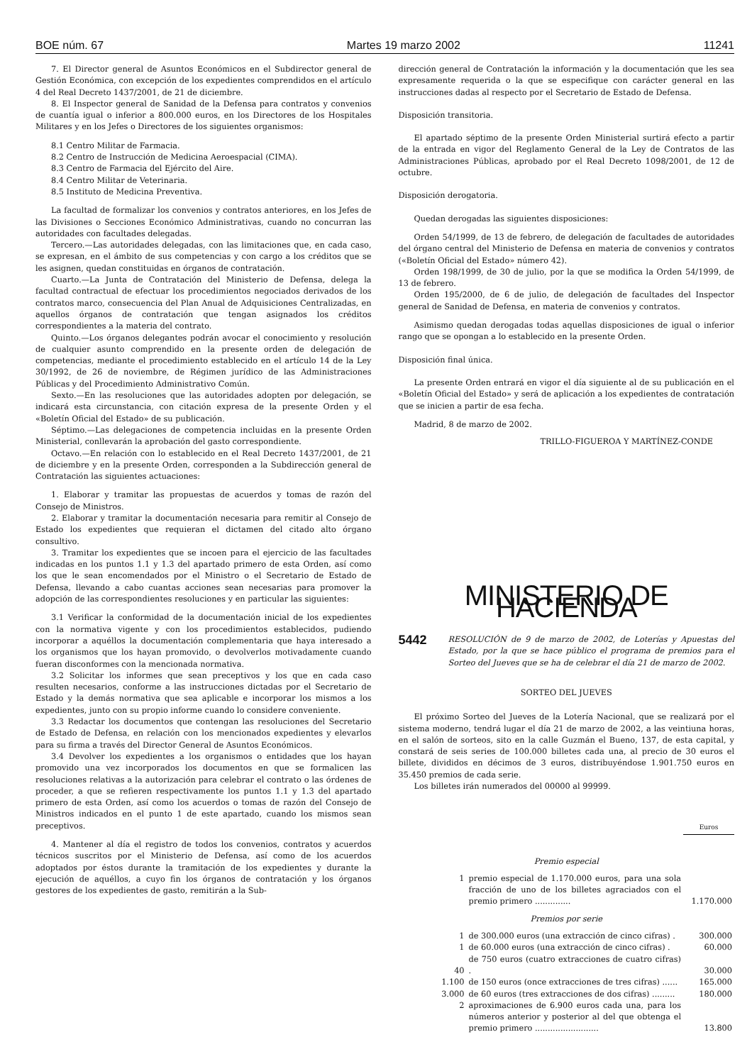BOE núm. 67 Martes 19 marzo 2002 11241
7. El Director general de Asuntos Económicos en el Subdirector general de Gestión Económica, con excepción de los expedientes comprendidos en el artículo 4 del Real Decreto 1437/2001, de 21 de diciembre.
8. El Inspector general de Sanidad de la Defensa para contratos y convenios de cuantía igual o inferior a 800.000 euros, en los Directores de los Hospitales Militares y en los Jefes o Directores de los siguientes organismos:
8.1 Centro Militar de Farmacia.
8.2 Centro de Instrucción de Medicina Aeroespacial (CIMA).
8.3 Centro de Farmacia del Ejército del Aire.
8.4 Centro Militar de Veterinaria.
8.5 Instituto de Medicina Preventiva.
La facultad de formalizar los convenios y contratos anteriores, en los Jefes de las Divisiones o Secciones Económico Administrativas, cuando no concurran las autoridades con facultades delegadas.
Tercero.—Las autoridades delegadas, con las limitaciones que, en cada caso, se expresan, en el ámbito de sus competencias y con cargo a los créditos que se les asignen, quedan constituidas en órganos de contratación.
Cuarto.—La Junta de Contratación del Ministerio de Defensa, delega la facultad contractual de efectuar los procedimientos negociados derivados de los contratos marco, consecuencia del Plan Anual de Adquisiciones Centralizadas, en aquellos órganos de contratación que tengan asignados los créditos correspondientes a la materia del contrato.
Quinto.—Los órganos delegantes podrán avocar el conocimiento y resolución de cualquier asunto comprendido en la presente orden de delegación de competencias, mediante el procedimiento establecido en el artículo 14 de la Ley 30/1992, de 26 de noviembre, de Régimen jurídico de las Administraciones Públicas y del Procedimiento Administrativo Común.
Sexto.—En las resoluciones que las autoridades adopten por delegación, se indicará esta circunstancia, con citación expresa de la presente Orden y el «Boletín Oficial del Estado» de su publicación.
Séptimo.—Las delegaciones de competencia incluidas en la presente Orden Ministerial, conllevarán la aprobación del gasto correspondiente.
Octavo.—En relación con lo establecido en el Real Decreto 1437/2001, de 21 de diciembre y en la presente Orden, corresponden a la Subdirección general de Contratación las siguientes actuaciones:
1. Elaborar y tramitar las propuestas de acuerdos y tomas de razón del Consejo de Ministros.
2. Elaborar y tramitar la documentación necesaria para remitir al Consejo de Estado los expedientes que requieran el dictamen del citado alto órgano consultivo.
3. Tramitar los expedientes que se incoen para el ejercicio de las facultades indicadas en los puntos 1.1 y 1.3 del apartado primero de esta Orden, así como los que le sean encomendados por el Ministro o el Secretario de Estado de Defensa, llevando a cabo cuantas acciones sean necesarias para promover la adopción de las correspondientes resoluciones y en particular las siguientes:
3.1 Verificar la conformidad de la documentación inicial de los expedientes con la normativa vigente y con los procedimientos establecidos, pudiendo incorporar a aquéllos la documentación complementaria que haya interesado a los organismos que los hayan promovido, o devolverlos motivadamente cuando fueran disconformes con la mencionada normativa.
3.2 Solicitar los informes que sean preceptivos y los que en cada caso resulten necesarios, conforme a las instrucciones dictadas por el Secretario de Estado y la demás normativa que sea aplicable e incorporar los mismos a los expedientes, junto con su propio informe cuando lo considere conveniente.
3.3 Redactar los documentos que contengan las resoluciones del Secretario de Estado de Defensa, en relación con los mencionados expedientes y elevarlos para su firma a través del Director General de Asuntos Económicos.
3.4 Devolver los expedientes a los organismos o entidades que los hayan promovido una vez incorporados los documentos en que se formalicen las resoluciones relativas a la autorización para celebrar el contrato o las órdenes de proceder, a que se refieren respectivamente los puntos 1.1 y 1.3 del apartado primero de esta Orden, así como los acuerdos o tomas de razón del Consejo de Ministros indicados en el punto 1 de este apartado, cuando los mismos sean preceptivos.
4. Mantener al día el registro de todos los convenios, contratos y acuerdos técnicos suscritos por el Ministerio de Defensa, así como de los acuerdos adoptados por éstos durante la tramitación de los expedientes y durante la ejecución de aquéllos, a cuyo fin los órganos de contratación y los órganos gestores de los expedientes de gasto, remitirán a la Sub-
dirección general de Contratación la información y la documentación que les sea expresamente requerida o la que se especifique con carácter general en las instrucciones dadas al respecto por el Secretario de Estado de Defensa.
Disposición transitoria.
El apartado séptimo de la presente Orden Ministerial surtirá efecto a partir de la entrada en vigor del Reglamento General de la Ley de Contratos de las Administraciones Públicas, aprobado por el Real Decreto 1098/2001, de 12 de octubre.
Disposición derogatoria.
Quedan derogadas las siguientes disposiciones:
Orden 54/1999, de 13 de febrero, de delegación de facultades de autoridades del órgano central del Ministerio de Defensa en materia de convenios y contratos («Boletín Oficial del Estado» número 42).
Orden 198/1999, de 30 de julio, por la que se modifica la Orden 54/1999, de 13 de febrero.
Orden 195/2000, de 6 de julio, de delegación de facultades del Inspector general de Sanidad de Defensa, en materia de convenios y contratos.
Asimismo quedan derogadas todas aquellas disposiciones de igual o inferior rango que se opongan a lo establecido en la presente Orden.
Disposición final única.
La presente Orden entrará en vigor el día siguiente al de su publicación en el «Boletín Oficial del Estado» y será de aplicación a los expedientes de contratación que se inicien a partir de esa fecha.
Madrid, 8 de marzo de 2002.
TRILLO-FIGUEROA Y MARTÍNEZ-CONDE
MINISTERIO DE HACIENDA
5442 RESOLUCIÓN de 9 de marzo de 2002, de Loterías y Apuestas del Estado, por la que se hace público el programa de premios para el Sorteo del Jueves que se ha de celebrar el día 21 de marzo de 2002.
SORTEO DEL JUEVES
El próximo Sorteo del Jueves de la Lotería Nacional, que se realizará por el sistema moderno, tendrá lugar el día 21 de marzo de 2002, a las veintiuna horas, en el salón de sorteos, sito en la calle Guzmán el Bueno, 137, de esta capital, y constará de seis series de 100.000 billetes cada una, al precio de 30 euros el billete, divididos en décimos de 3 euros, distribuyéndose 1.901.750 euros en 35.450 premios de cada serie.
Los billetes irán numerados del 00000 al 99999.
| | | Euros |
| --- | --- | --- |
| Premio especial | | |
| 1 | premio especial de 1.170.000 euros, para una sola fracción de uno de los billetes agraciados con el premio primero .............. | 1.170.000 |
| Premios por serie | | |
| 1 | de 300.000 euros (una extracción de cinco cifras) . | 300.000 |
| 1 | de 60.000 euros (una extracción de cinco cifras) . | 60.000 |
| 40 | de 750 euros (cuatro extracciones de cuatro cifras) . | 30.000 |
| 1.100 | de 150 euros (once extracciones de tres cifras) ...... | 165.000 |
| 3.000 | de 60 euros (tres extracciones de dos cifras) ......... | 180.000 |
| 2 | aproximaciones de 6.900 euros cada una, para los números anterior y posterior al del que obtenga el premio primero ......................... | 13.800 |